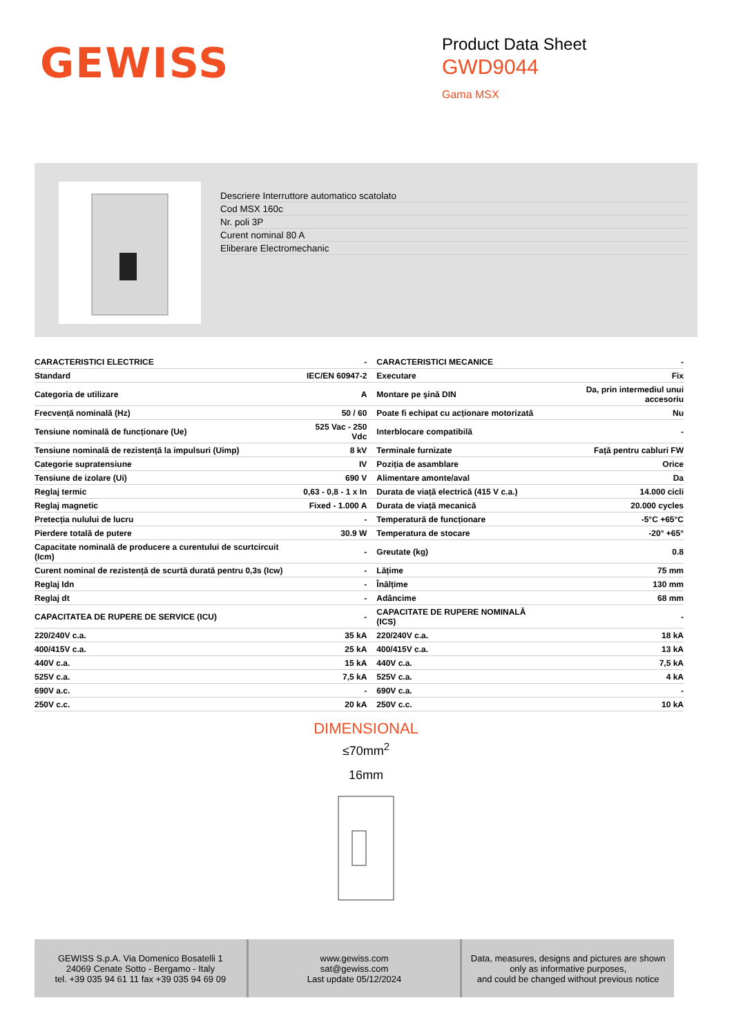GEWISS
Product Data Sheet
GWD9044
Gama MSX
Descriere Interruttore automatico scatolato
Cod MSX 160c
Nr. poli 3P
Curent nominal 80 A
Eliberare Electromechanic
| CARACTERISTICI ELECTRICE | - | CARACTERISTICI MECANICE | - |
| Standard | IEC/EN 60947-2 | Executare | Fix |
| Categoria de utilizare | A | Montare pe şină DIN | Da, prin intermediul unui accesoriu |
| Frecvență nominală (Hz) | 50 / 60 | Poate fi echipat cu acționare motorizată | Nu |
| Tensiune nominală de funcționare (Ue) | 525 Vac - 250 Vdc | Interblocare compatibilă | - |
| Tensiune nominală de rezistență la impulsuri (Uimp) | 8 kV | Terminale furnizate | Față pentru cabluri FW |
| Categorie supratensiune | IV | Poziția de asamblare | Orice |
| Tensiune de izolare (Ui) | 690 V | Alimentare amonte/aval | Da |
| Reglaj termic | 0,63 - 0,8 - 1 x In | Durata de viață electrică (415 V c.a.) | 14.000 cicli |
| Reglaj magnetic | Fixed - 1.000 A | Durata de viață mecanică | 20.000 cycles |
| Pretecția nulului de lucru | - | Temperatură de funcționare | -5°C +65°C |
| Pierdere totală de putere | 30.9 W | Temperatura de stocare | -20° +65° |
| Capacitate nominală de producere a curentului de scurtcircuit (Icm) | - | Greutate (kg) | 0.8 |
| Curent nominal de rezistență de scurtă durată pentru 0,3s (Icw) | - | Lățime | 75 mm |
| Reglaj Idn | - | Înălțime | 130 mm |
| Reglaj dt | - | Adâncime | 68 mm |
| CAPACITATEA DE RUPERE DE SERVICE (ICU) | - | CAPACITATE DE RUPERE NOMINALĂ (ICS) | - |
| 220/240V c.a. | 35 kA | 220/240V c.a. | 18 kA |
| 400/415V c.a. | 25 kA | 400/415V c.a. | 13 kA |
| 440V c.a. | 15 kA | 440V c.a. | 7,5 kA |
| 525V c.a. | 7,5 kA | 525V c.a. | 4 kA |
| 690V a.c. | - | 690V c.a. | - |
| 250V c.c. | 20 kA | 250V c.c. | 10 kA |
DIMENSIONAL
≤70mm<sup>2</sup>
16mm
GEWISS S.p.A. Via Domenico Bosatelli 1
24069 Cenate Sotto - Bergamo - Italy
tel. +39 035 94 61 11 fax +39 035 94 69 09
www.gewiss.com
sat@gewiss.com
Last update 05/12/2024
Data, measures, designs and pictures are shown
only as informative purposes,
and could be changed without previous notice